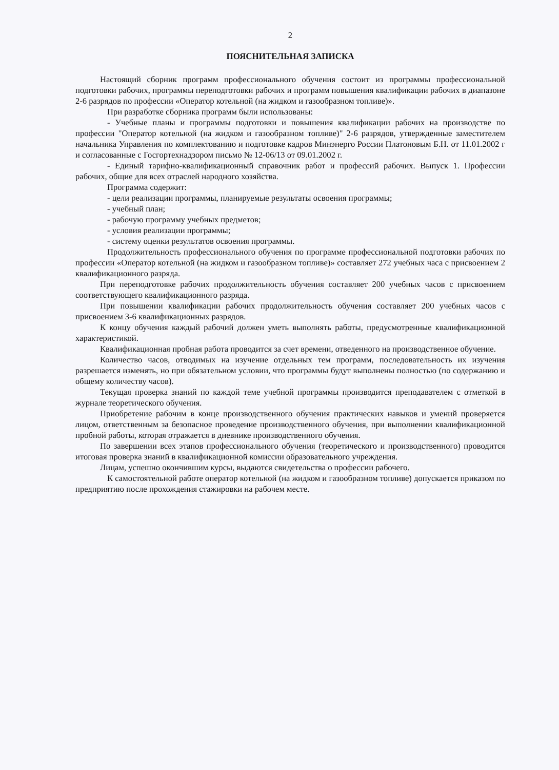2
ПОЯСНИТЕЛЬНАЯ ЗАПИСКА
Настоящий сборник программ профессионального обучения состоит из программы профессиональной подготовки рабочих, программы переподготовки рабочих и программ повышения квалификации рабочих в диапазоне 2-6 разрядов по профессии «Оператор котельной (на жидком и газообразном топливе)».
При разработке сборника программ были использованы:
- Учебные планы и программы подготовки и повышения квалификации рабочих на производстве по профессии "Оператор котельной (на жидком и газообразном топливе)" 2-6 разрядов, утвержденные заместителем начальника Управления по комплектованию и подготовке кадров Минэнерго России Платоновым Б.Н. от 11.01.2002 г и согласованные с Госгортехнадзором письмо № 12-06/13 от 09.01.2002 г.
- Единый тарифно-квалификационный справочник работ и профессий рабочих. Выпуск 1. Профессии рабочих, общие для всех отраслей народного хозяйства.
Программа содержит:
- цели реализации программы, планируемые результаты освоения программы;
- учебный план;
- рабочую программу учебных предметов;
- условия реализации программы;
- систему оценки результатов освоения программы.
Продолжительность профессионального обучения по программе профессиональной подготовки рабочих по профессии «Оператор котельной (на жидком и газообразном топливе)» составляет 272 учебных часа с присвоением 2 квалификационного разряда.
При переподготовке рабочих продолжительность обучения составляет 200 учебных часов с присвоением соответствующего квалификационного разряда.
При повышении квалификации рабочих продолжительность обучения составляет 200 учебных часов с присвоением 3-6 квалификационных разрядов.
К концу обучения каждый рабочий должен уметь выполнять работы, предусмотренные квалификационной характеристикой.
Квалификационная пробная работа проводится за счет времени, отведенного на производственное обучение.
Количество часов, отводимых на изучение отдельных тем программ, последовательность их изучения разрешается изменять, но при обязательном условии, что программы будут выполнены полностью (по содержанию и общему количеству часов).
Текущая проверка знаний по каждой теме учебной программы производится преподавателем с отметкой в журнале теоретического обучения.
Приобретение рабочим в конце производственного обучения практических навыков и умений проверяется лицом, ответственным за безопасное проведение производственного обучения, при выполнении квалификационной пробной работы, которая отражается в дневнике производственного обучения.
По завершении всех этапов профессионального обучения (теоретического и производственного) проводится итоговая проверка знаний в квалификационной комиссии образовательного учреждения.
Лицам, успешно окончившим курсы, выдаются свидетельства о профессии рабочего.
К самостоятельной работе оператор котельной (на жидком и газообразном топливе) допускается приказом по предприятию после прохождения стажировки на рабочем месте.